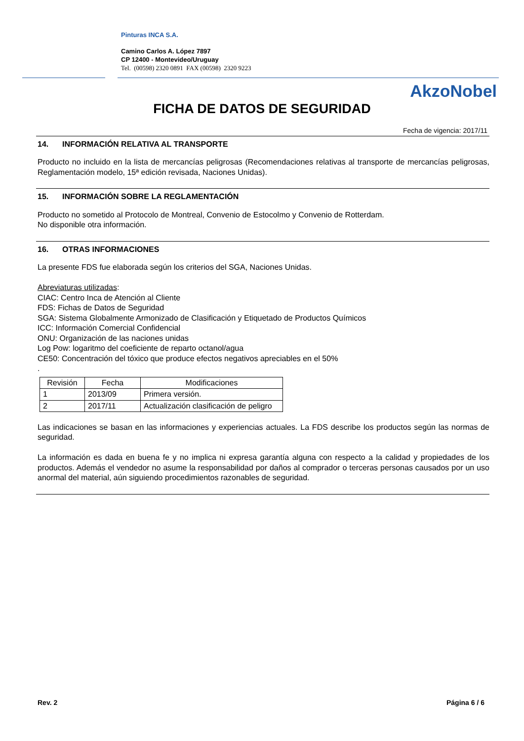Pinturas INCA S.A.
Camino Carlos A. López 7897
CP 12400 - Montevideo/Uruguay
Tel. (00598) 2320 0891 FAX (00598) 2320 9223
AkzoNobel
FICHA DE DATOS DE SEGURIDAD
Fecha de vigencia: 2017/11
14. INFORMACIÓN RELATIVA AL TRANSPORTE
Producto no incluido en la lista de mercancías peligrosas (Recomendaciones relativas al transporte de mercancías peligrosas, Reglamentación modelo, 15ª edición revisada, Naciones Unidas).
15. INFORMACIÓN SOBRE LA REGLAMENTACIÓN
Producto no sometido al Protocolo de Montreal, Convenio de Estocolmo y Convenio de Rotterdam.
No disponible otra información.
16. OTRAS INFORMACIONES
La presente FDS fue elaborada según los criterios del SGA, Naciones Unidas.
Abreviaturas utilizadas:
CIAC: Centro Inca de Atención al Cliente
FDS: Fichas de Datos de Seguridad
SGA: Sistema Globalmente Armonizado de Clasificación y Etiquetado de Productos Químicos
ICC: Información Comercial Confidencial
ONU: Organización de las naciones unidas
Log Pow: logaritmo del coeficiente de reparto octanol/agua
CE50: Concentración del tóxico que produce efectos negativos apreciables en el 50%
.
| Revisión | Fecha | Modificaciones |
| --- | --- | --- |
| 1 | 2013/09 | Primera versión. |
| 2 | 2017/11 | Actualización clasificación de peligro |
Las indicaciones se basan en las informaciones y experiencias actuales. La FDS describe los productos según las normas de seguridad.
La información es dada en buena fe y no implica ni expresa garantía alguna con respecto a la calidad y propiedades de los productos. Además el vendedor no asume la responsabilidad por daños al comprador o terceras personas causados por un uso anormal del material, aún siguiendo procedimientos razonables de seguridad.
Rev. 2 Página 6 / 6